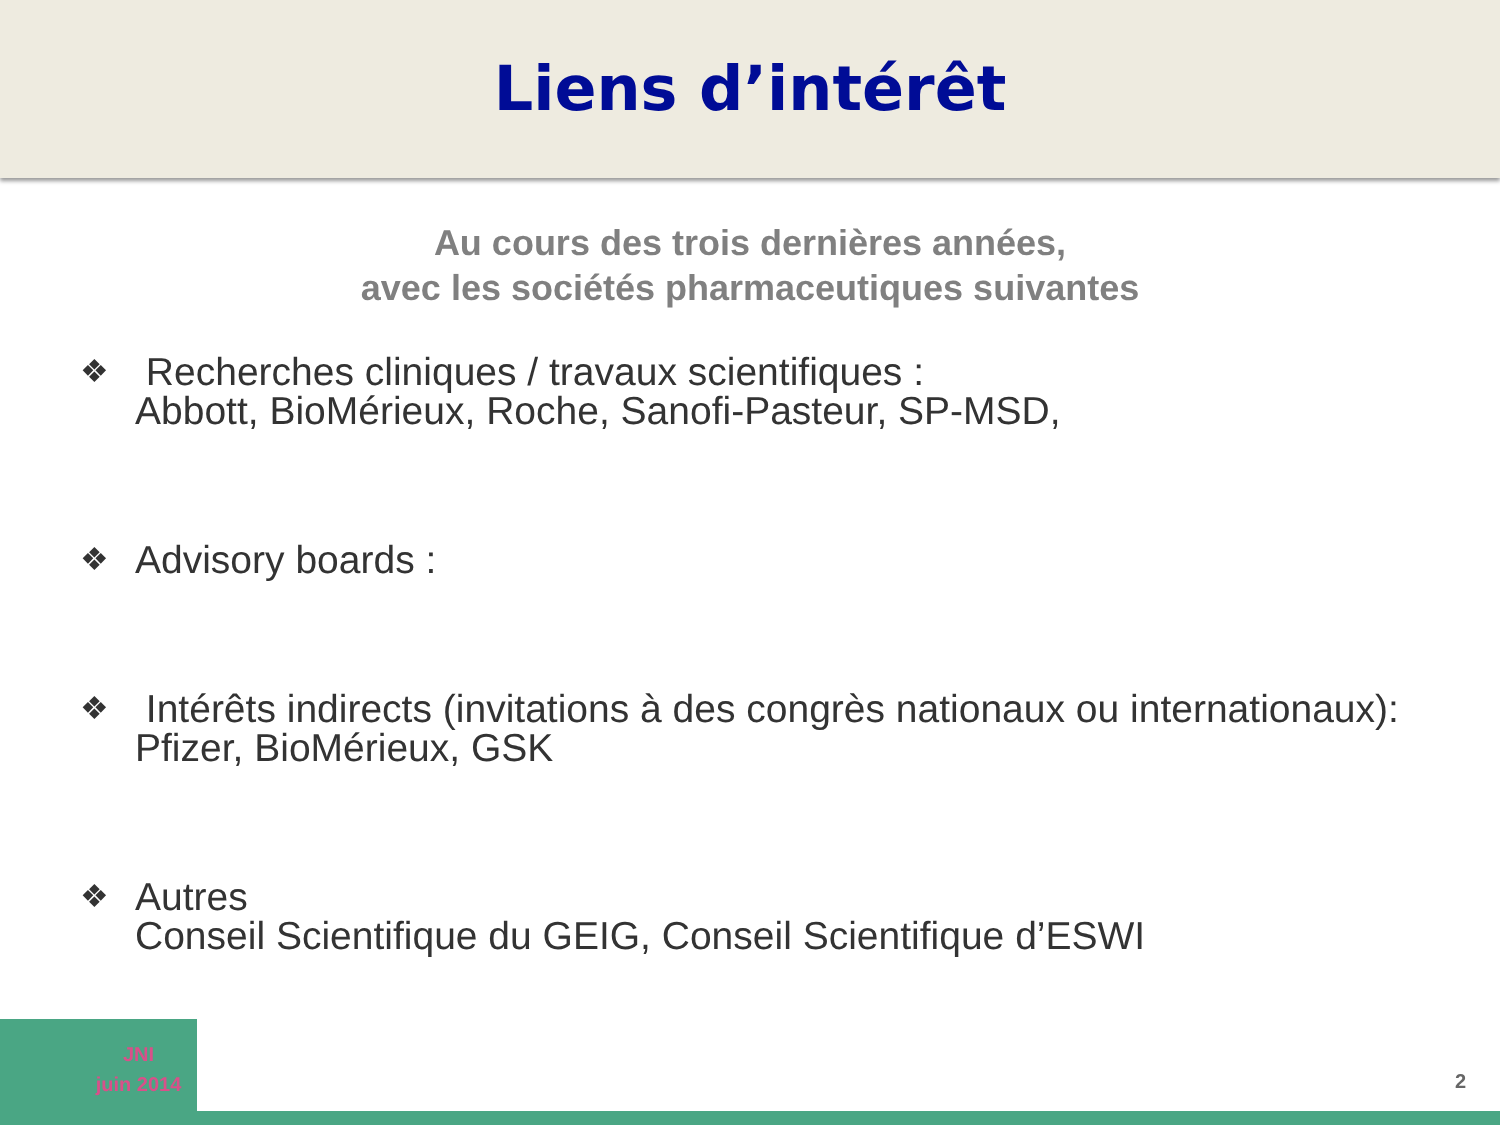Liens d’intérêt
Au cours des trois dernières années,
avec les sociétés pharmaceutiques suivantes
❖ Recherches cliniques / travaux scientifiques :
Abbott, BioMérieux, Roche, Sanofi-Pasteur, SP-MSD,
❖ Advisory boards :
❖ Intérêts indirects (invitations à des congrès nationaux ou internationaux):
Pfizer, BioMérieux, GSK
❖ Autres
Conseil Scientifique du GEIG, Conseil Scientifique d’ESWI
JNI
juin 2014
2